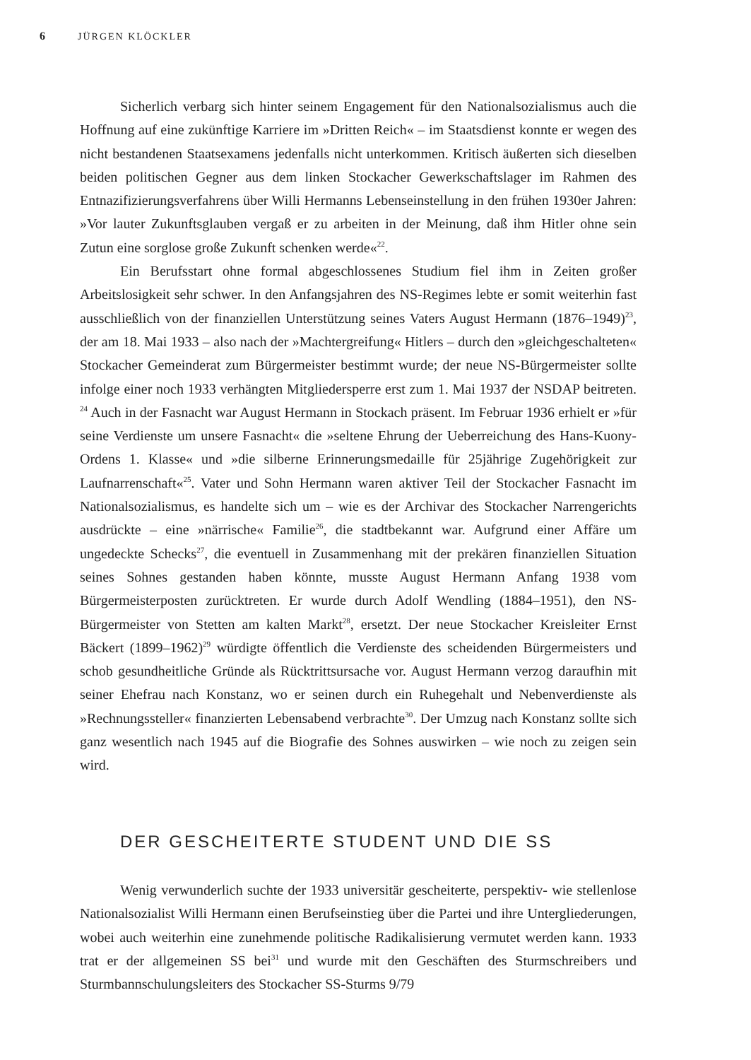6 JÜRGEN KLÖCKLER
Sicherlich verbarg sich hinter seinem Engagement für den Nationalsozialismus auch die Hoffnung auf eine zukünftige Karriere im »Dritten Reich« – im Staatsdienst konnte er wegen des nicht bestandenen Staatsexamens jedenfalls nicht unterkommen. Kritisch äußerten sich dieselben beiden politischen Gegner aus dem linken Stockacher Gewerkschaftslager im Rahmen des Entnazifizierungsverfahrens über Willi Hermanns Lebenseinstellung in den frühen 1930er Jahren: »Vor lauter Zukunftsglauben vergaß er zu arbeiten in der Meinung, daß ihm Hitler ohne sein Zutun eine sorglose große Zukunft schenken werde«<sup>22</sup>.
Ein Berufsstart ohne formal abgeschlossenes Studium fiel ihm in Zeiten großer Arbeitslosigkeit sehr schwer. In den Anfangsjahren des NS-Regimes lebte er somit weiterhin fast ausschließlich von der finanziellen Unterstützung seines Vaters August Hermann (1876–1949)<sup>23</sup>, der am 18. Mai 1933 – also nach der »Machtergreifung« Hitlers – durch den »gleichgeschalteten« Stockacher Gemeinderat zum Bürgermeister bestimmt wurde; der neue NS-Bürgermeister sollte infolge einer noch 1933 verhängten Mitgliedersperre erst zum 1. Mai 1937 der NSDAP beitreten. <sup>24</sup> Auch in der Fasnacht war August Hermann in Stockach präsent. Im Februar 1936 erhielt er »für seine Verdienste um unsere Fasnacht« die »seltene Ehrung der Ueberreichung des Hans-Kuony-Ordens 1. Klasse« und »die silberne Erinnerungsmedaille für 25jährige Zugehörigkeit zur Laufnarrenschaft«<sup>25</sup>. Vater und Sohn Hermann waren aktiver Teil der Stockacher Fasnacht im Nationalsozialismus, es handelte sich um – wie es der Archivar des Stockacher Narrengerichts ausdrückte – eine »närrische« Familie<sup>26</sup>, die stadtbekannt war. Aufgrund einer Affäre um ungedeckte Schecks<sup>27</sup>, die eventuell in Zusammenhang mit der prekären finanziellen Situation seines Sohnes gestanden haben könnte, musste August Hermann Anfang 1938 vom Bürgermeisterposten zurücktreten. Er wurde durch Adolf Wendling (1884–1951), den NS-Bürgermeister von Stetten am kalten Markt<sup>28</sup>, ersetzt. Der neue Stockacher Kreisleiter Ernst Bäckert (1899–1962)<sup>29</sup> würdigte öffentlich die Verdienste des scheidenden Bürgermeisters und schob gesundheitliche Gründe als Rücktrittsursache vor. August Hermann verzog daraufhin mit seiner Ehefrau nach Konstanz, wo er seinen durch ein Ruhegehalt und Nebenverdienste als »Rechnungssteller« finanzierten Lebensabend verbrachte<sup>30</sup>. Der Umzug nach Konstanz sollte sich ganz wesentlich nach 1945 auf die Biografie des Sohnes auswirken – wie noch zu zeigen sein wird.
DER GESCHEITERTE STUDENT UND DIE SS
Wenig verwunderlich suchte der 1933 universitär gescheiterte, perspektiv- wie stellenlose Nationalsozialist Willi Hermann einen Berufseinstieg über die Partei und ihre Untergliederungen, wobei auch weiterhin eine zunehmende politische Radikalisierung vermutet werden kann. 1933 trat er der allgemeinen SS bei<sup>31</sup> und wurde mit den Geschäften des Sturmschreibers und Sturmbannschulungsleiters des Stockacher SS-Sturms 9/79